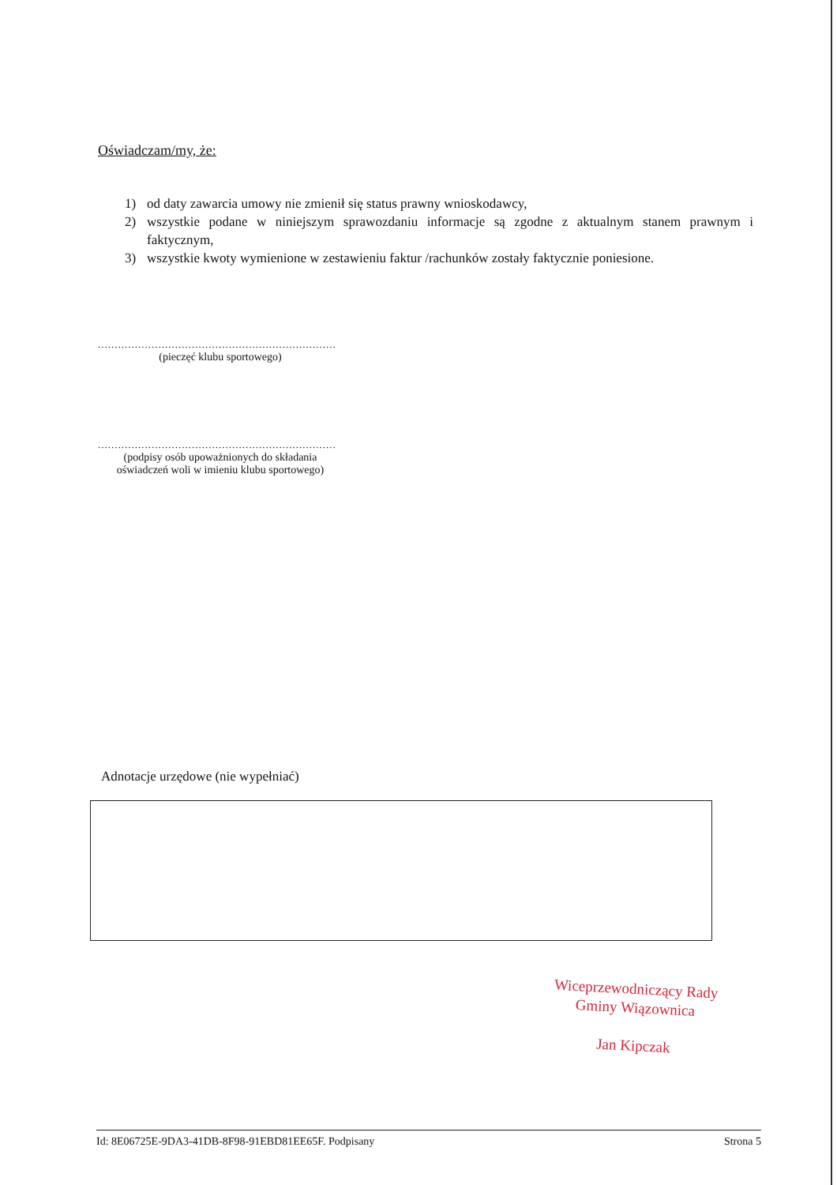Oświadczam/my, że:
1) od daty zawarcia umowy nie zmienił się status prawny wnioskodawcy,
2) wszystkie podane w niniejszym sprawozdaniu informacje są zgodne z aktualnym stanem prawnym i faktycznym,
3) wszystkie kwoty wymienione w zestawieniu faktur /rachunków zostały faktycznie poniesione.
.......................................................................
(pieczęć klubu sportowego)
.......................................................................
(podpisy osób upoważnionych do składania oświadczeń woli w imieniu klubu sportowego)
Adnotacje urzędowe (nie wypełniać)
Wiceprzewodniczący Rady
Gminy Wiązownica
Jan Kipczak
Id: 8E06725E-9DA3-41DB-8F98-91EBD81EE65F. Podpisany Strona 5